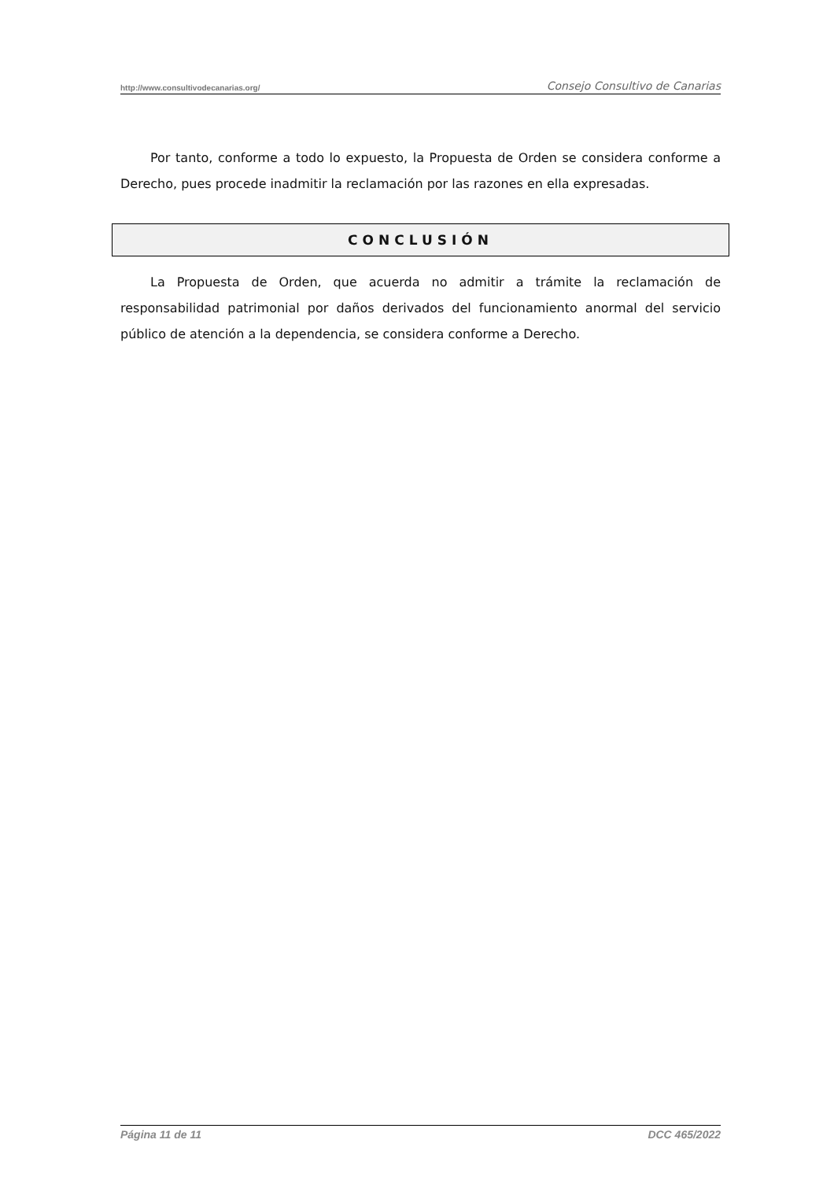http://www.consultivodecanarias.org/ Consejo Consultivo de Canarias
Por tanto, conforme a todo lo expuesto, la Propuesta de Orden se considera conforme a Derecho, pues procede inadmitir la reclamación por las razones en ella expresadas.
CONCLUSIÓN
La Propuesta de Orden, que acuerda no admitir a trámite la reclamación de responsabilidad patrimonial por daños derivados del funcionamiento anormal del servicio público de atención a la dependencia, se considera conforme a Derecho.
Página 11 de 11 DCC 465/2022